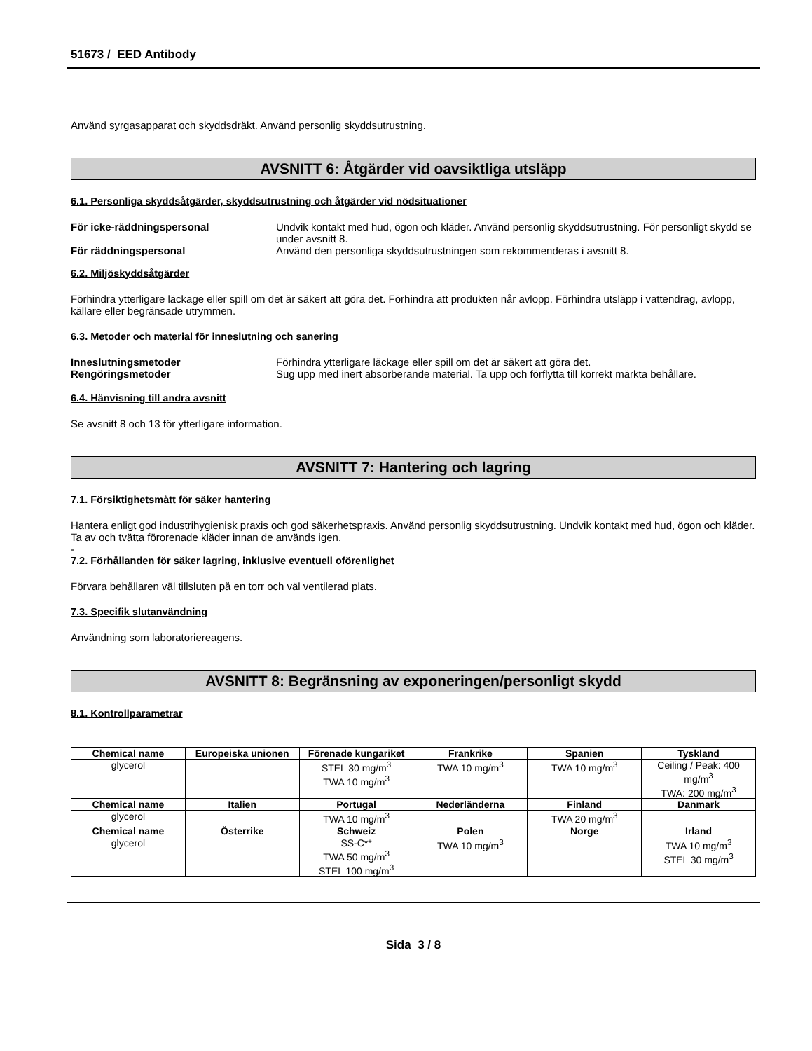51673 / EED Antibody
Använd syrgasapparat och skyddsdräkt. Använd personlig skyddsutrustning.
AVSNITT 6: Åtgärder vid oavsiktliga utsläpp
6.1. Personliga skyddsåtgärder, skyddsutrustning och åtgärder vid nödsituationer
För icke-räddningspersonal Undvik kontakt med hud, ögon och kläder. Använd personlig skyddsutrustning. För personligt skydd se under avsnitt 8.
För räddningspersonal Använd den personliga skyddsutrustningen som rekommenderas i avsnitt 8.
6.2. Miljöskyddsåtgärder
Förhindra ytterligare läckage eller spill om det är säkert att göra det. Förhindra att produkten når avlopp. Förhindra utsläpp i vattendrag, avlopp, källare eller begränsade utrymmen.
6.3. Metoder och material för inneslutning och sanering
Inneslutningsmetoder Förhindra ytterligare läckage eller spill om det är säkert att göra det.
Rengöringsmetoder Sug upp med inert absorberande material. Ta upp och förflytta till korrekt märkta behållare.
6.4. Hänvisning till andra avsnitt
Se avsnitt 8 och 13 för ytterligare information.
AVSNITT 7: Hantering och lagring
7.1. Försiktighetsmått för säker hantering
Hantera enligt god industrihygienisk praxis och god säkerhetspraxis. Använd personlig skyddsutrustning. Undvik kontakt med hud, ögon och kläder. Ta av och tvätta förorenade kläder innan de används igen.
-
7.2. Förhållanden för säker lagring, inklusive eventuell oförenlighet
Förvara behållaren väl tillsluten på en torr och väl ventilerad plats.
7.3. Specifik slutanvändning
Användning som laboratoriereagens.
AVSNITT 8: Begränsning av exponeringen/personligt skydd
8.1. Kontrollparametrar
| Chemical name | Europeiska unionen | Förenade kungariket | Frankrike | Spanien | Tyskland |
| --- | --- | --- | --- | --- | --- |
| glycerol | | STEL 30 mg/m<sup>3</sup> TWA 10 mg/m<sup>3</sup> | TWA 10 mg/m<sup>3</sup> | TWA 10 mg/m<sup>3</sup> | Ceiling / Peak: 400 mg/m<sup>3</sup> TWA: 200 mg/m<sup>3</sup> |
| Chemical name | Italien | Portugal | Nederländerna | Finland | Danmark |
| glycerol | | TWA 10 mg/m<sup>3</sup> | | TWA 20 mg/m<sup>3</sup> | |
| Chemical name | Österrike | Schweiz | Polen | Norge | Irland |
| glycerol | | SS-C** TWA 50 mg/m<sup>3</sup> STEL 100 mg/m<sup>3</sup> | TWA 10 mg/m<sup>3</sup> | | TWA 10 mg/m<sup>3</sup> STEL 30 mg/m<sup>3</sup> |
Sida 3 / 8